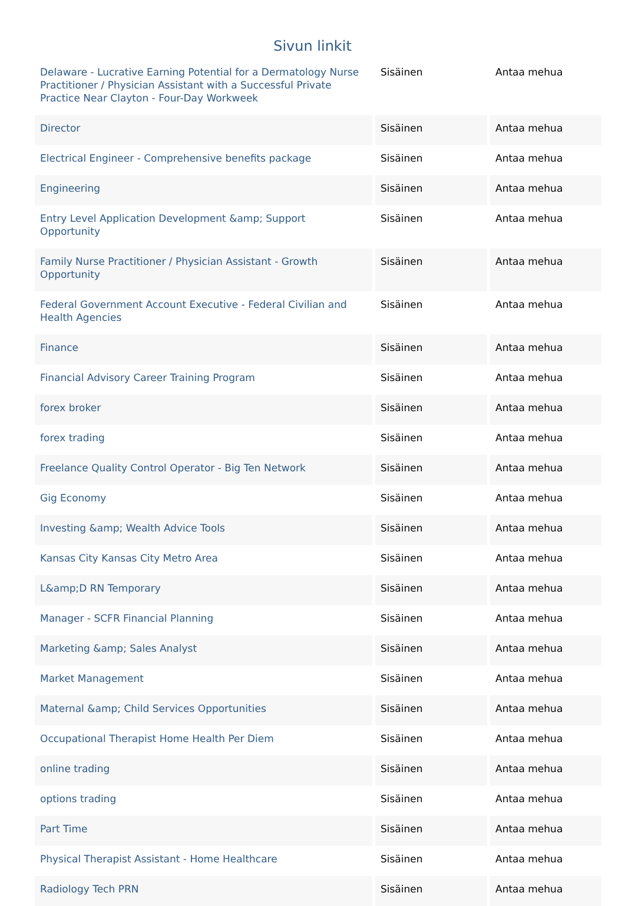Sivun linkit
| Delaware - Lucrative Earning Potential for a Dermatology Nurse Practitioner / Physician Assistant with a Successful Private Practice Near Clayton - Four-Day Workweek | Sisäinen | Antaa mehua |
| Director | Sisäinen | Antaa mehua |
| Electrical Engineer - Comprehensive benefits package | Sisäinen | Antaa mehua |
| Engineering | Sisäinen | Antaa mehua |
| Entry Level Application Development &amp; Support Opportunity | Sisäinen | Antaa mehua |
| Family Nurse Practitioner / Physician Assistant - Growth Opportunity | Sisäinen | Antaa mehua |
| Federal Government Account Executive - Federal Civilian and Health Agencies | Sisäinen | Antaa mehua |
| Finance | Sisäinen | Antaa mehua |
| Financial Advisory Career Training Program | Sisäinen | Antaa mehua |
| forex broker | Sisäinen | Antaa mehua |
| forex trading | Sisäinen | Antaa mehua |
| Freelance Quality Control Operator - Big Ten Network | Sisäinen | Antaa mehua |
| Gig Economy | Sisäinen | Antaa mehua |
| Investing &amp; Wealth Advice Tools | Sisäinen | Antaa mehua |
| Kansas City Kansas City Metro Area | Sisäinen | Antaa mehua |
| L&amp;D RN Temporary | Sisäinen | Antaa mehua |
| Manager - SCFR Financial Planning | Sisäinen | Antaa mehua |
| Marketing &amp; Sales Analyst | Sisäinen | Antaa mehua |
| Market Management | Sisäinen | Antaa mehua |
| Maternal &amp; Child Services Opportunities | Sisäinen | Antaa mehua |
| Occupational Therapist Home Health Per Diem | Sisäinen | Antaa mehua |
| online trading | Sisäinen | Antaa mehua |
| options trading | Sisäinen | Antaa mehua |
| Part Time | Sisäinen | Antaa mehua |
| Physical Therapist Assistant - Home Healthcare | Sisäinen | Antaa mehua |
| Radiology Tech PRN | Sisäinen | Antaa mehua |